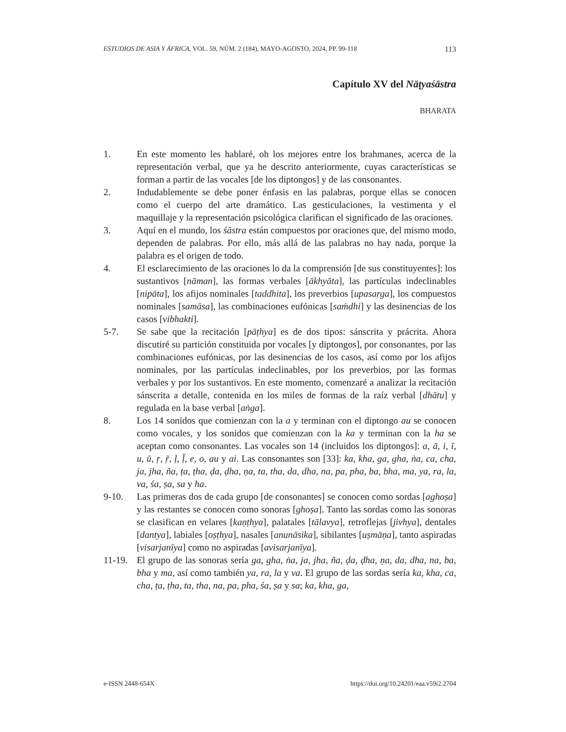ESTUDIOS DE ASIA Y ÁFRICA, VOL. 59, NÚM. 2 (184), MAYO-AGOSTO, 2024, PP. 99-118 113
Capítulo XV del Nāṭyaśāstra
BHARATA
1. En este momento les hablaré, oh los mejores entre los brahmanes, acerca de la representación verbal, que ya he descrito anteriormente, cuyas características se forman a partir de las vocales [de los diptongos] y de las consonantes.
2. Indudablemente se debe poner énfasis en las palabras, porque ellas se conocen como el cuerpo del arte dramático. Las gesticulaciones, la vestimenta y el maquillaje y la representación psicológica clarifican el significado de las oraciones.
3. Aquí en el mundo, los śāstra están compuestos por oraciones que, del mismo modo, dependen de palabras. Por ello, más allá de las palabras no hay nada, porque la palabra es el origen de todo.
4. El esclarecimiento de las oraciones lo da la comprensión [de sus constituyentes]: los sustantivos [nāman], las formas verbales [ākhyāta], las partículas indeclinables [nipāta], los afijos nominales [taddhita], los preverbios [upasarga], los compuestos nominales [samāsa], las combinaciones eufónicas [saṁdhi] y las desinencias de los casos [vibhakti].
5-7. Se sabe que la recitación [pāṭhya] es de dos tipos: sánscrita y prácrita. Ahora discutiré su partición constituida por vocales [y diptongos], por consonantes, por las combinaciones eufónicas, por las desinencias de los casos, así como por los afijos nominales, por las partículas indeclinables, por los preverbios, por las formas verbales y por los sustantivos. En este momento, comenzaré a analizar la recitación sánscrita a detalle, contenida en los miles de formas de la raíz verbal [dhātu] y regulada en la base verbal [aṅga].
8. Los 14 sonidos que comienzan con la a y terminan con el diptongo au se conocen como vocales, y los sonidos que comienzan con la ka y terminan con la ha se aceptan como consonantes. Las vocales son 14 (incluidos los diptongos]: a, ā, i, ī, u, ū, ṛ, ṝ, ḷ, ḹ, e, o, au y ai. Las consonantes son [33]: ka, kha, ga, gha, ṅa, ca, cha, ja, jha, ña, ṭa, ṭha, ḍa, ḍha, ṇa, ta, tha, da, dha, na, pa, pha, ba, bha, ma, ya, ra, la, va, śa, ṣa, sa y ha.
9-10. Las primeras dos de cada grupo [de consonantes] se conocen como sordas [aghoṣa] y las restantes se conocen como sonoras [ghoṣa]. Tanto las sordas como las sonoras se clasifican en velares [kaṇṭhya], palatales [tālavya], retroflejas [jivhya], dentales [dantya], labiales [oṣṭhya], nasales [anunāsika], sibilantes [uṣmāṇa], tanto aspiradas [visarjanīya] como no aspiradas [avisarjanīya].
11-19. El grupo de las sonoras sería ga, gha, ṅa, ja, jha, ña, ḍa, ḍha, ṇa, da, dha, na, ba, bha y ma, así como también ya, ra, la y va. El grupo de las sordas sería ka, kha, ca, cha, ṭa, ṭha, ta, tha, na, pa, pha, śa, ṣa y sa; ka, kha, ga,
e-ISSN 2448-654X https://doi.org/10.24201/eaa.v59i2.2704